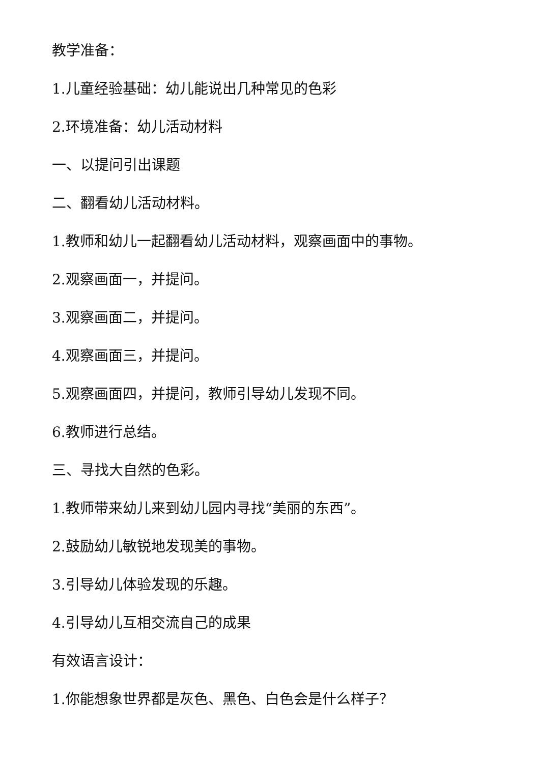教学准备：
1.儿童经验基础：幼儿能说出几种常见的色彩
2.环境准备：幼儿活动材料
一、以提问引出课题
二、翻看幼儿活动材料。
1.教师和幼儿一起翻看幼儿活动材料，观察画面中的事物。
2.观察画面一，并提问。
3.观察画面二，并提问。
4.观察画面三，并提问。
5.观察画面四，并提问，教师引导幼儿发现不同。
6.教师进行总结。
三、寻找大自然的色彩。
1.教师带来幼儿来到幼儿园内寻找“美丽的东西”。
2.鼓励幼儿敏锐地发现美的事物。
3.引导幼儿体验发现的乐趣。
4.引导幼儿互相交流自己的成果
有效语言设计：
1.你能想象世界都是灰色、黑色、白色会是什么样子？